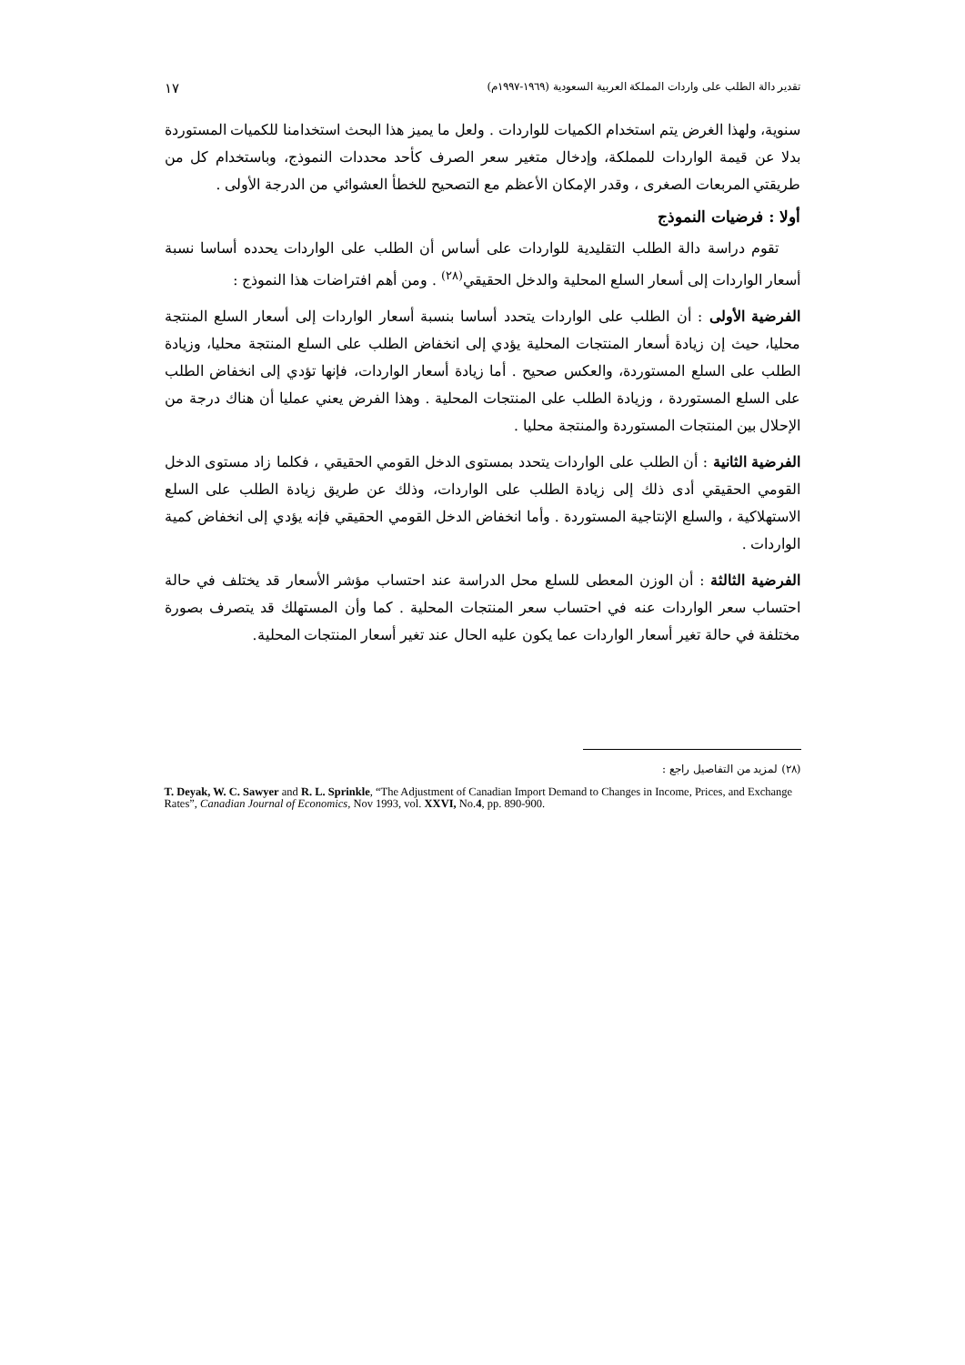تقدير دالة الطلب على واردات المملكة العربية السعودية (١٩٦٩-١٩٩٧م) ١٧
سنوية، ولهذا الغرض يتم استخدام الكميات للواردات . ولعل ما يميز هذا البحث استخدامنا للكميات المستوردة بدلا عن قيمة الواردات للمملكة، وإدخال متغير سعر الصرف كأحد محددات النموذج، وباستخدام كل من طريقتي المربعات الصغرى ، وقدر الإمكان الأعظم مع التصحيح للخطأ العشوائي من الدرجة الأولى .
أولا : فرضيات النموذج
تقوم دراسة دالة الطلب التقليدية للواردات على أساس أن الطلب على الواردات يحدده أساسا نسبة أسعار الواردات إلى أسعار السلع المحلية والدخل الحقيقي<sup>(٢٨)</sup> . ومن أهم افتراضات هذا النموذج :
الفرضية الأولى : أن الطلب على الواردات يتحدد أساسا بنسبة أسعار الواردات إلى أسعار السلع المنتجة محليا، حيث إن زيادة أسعار المنتجات المحلية يؤدي إلى انخفاض الطلب على السلع المنتجة محليا، وزيادة الطلب على السلع المستوردة، والعكس صحيح . أما زيادة أسعار الواردات، فإنها تؤدي إلى انخفاض الطلب على السلع المستوردة ، وزيادة الطلب على المنتجات المحلية . وهذا الفرض يعني عمليا أن هناك درجة من الإحلال بين المنتجات المستوردة والمنتجة محليا .
الفرضية الثانية : أن الطلب على الواردات يتحدد بمستوى الدخل القومي الحقيقي ، فكلما زاد مستوى الدخل القومي الحقيقي أدى ذلك إلى زيادة الطلب على الواردات، وذلك عن طريق زيادة الطلب على السلع الاستهلاكية ، والسلع الإنتاجية المستوردة . وأما انخفاض الدخل القومي الحقيقي فإنه يؤدي إلى انخفاض كمية الواردات .
الفرضية الثالثة : أن الوزن المعطى للسلع محل الدراسة عند احتساب مؤشر الأسعار قد يختلف في حالة احتساب سعر الواردات عنه في احتساب سعر المنتجات المحلية . كما وأن المستهلك قد يتصرف بصورة مختلفة في حالة تغير أسعار الواردات عما يكون عليه الحال عند تغير أسعار المنتجات المحلية.
(٢٨) لمزيد من التفاصيل راجع :
T. Deyak, W. C. Sawyer and R. L. Sprinkle, “The Adjustment of Canadian Import Demand to Changes in Income, Prices, and Exchange Rates”, Canadian Journal of Economics, Nov 1993, vol. XXVI, No.4, pp. 890-900.